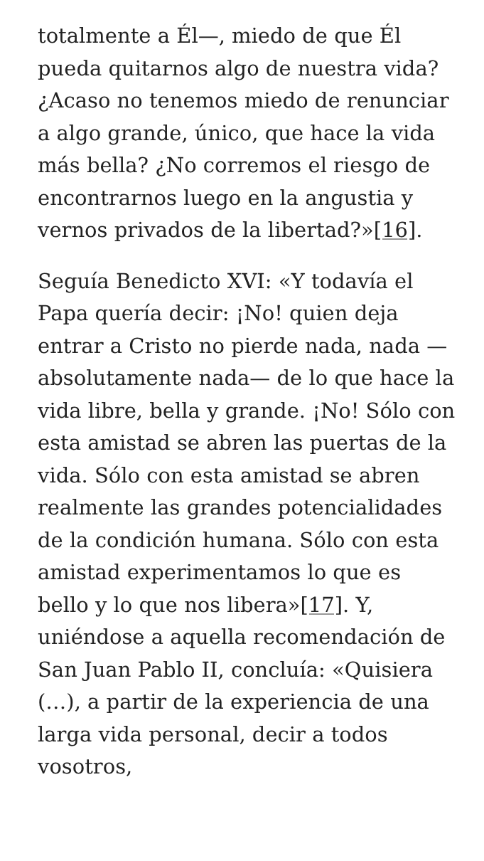totalmente a Él—, miedo de que Él pueda quitarnos algo de nuestra vida? ¿Acaso no tenemos miedo de renunciar a algo grande, único, que hace la vida más bella? ¿No corremos el riesgo de encontrarnos luego en la angustia y vernos privados de la libertad?»[16].
Seguía Benedicto XVI: «Y todavía el Papa quería decir: ¡No! quien deja entrar a Cristo no pierde nada, nada —absolutamente nada— de lo que hace la vida libre, bella y grande. ¡No! Sólo con esta amistad se abren las puertas de la vida. Sólo con esta amistad se abren realmente las grandes potencialidades de la condición humana. Sólo con esta amistad experimentamos lo que es bello y lo que nos libera»[17]. Y, uniéndose a aquella recomendación de San Juan Pablo II, concluía: «Quisiera (…), a partir de la experiencia de una larga vida personal, decir a todos vosotros,